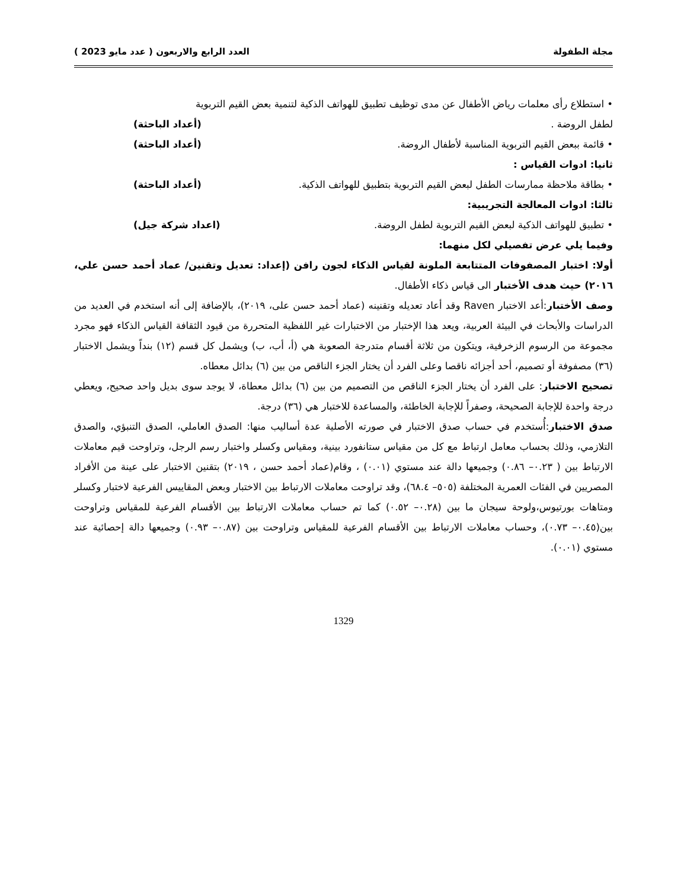مجلة الطفولة العدد الرابع والاربعون ( عدد مايو 2023 )
• استطلاع رأى معلمات رياض الأطفال عن مدى توظيف تطبيق للهواتف الذكية لتنمية بعض القيم التربوية
لطفل الروضة . (أعداد الباحثة)
• قائمة ببعض القيم التربوية المناسبة لأطفال الروضة. (أعداد الباحثة)
ثانيا: ادوات القياس :
• بطاقة ملاحظة ممارسات الطفل لبعض القيم التربوية بتطبيق للهواتف الذكية. (أعداد الباحثة)
ثالثا: ادوات المعالجة التجريبية:
• تطبيق للهواتف الذكية لبعض القيم التربوية لطفل الروضة. (اعداد شركة جيل)
وفيما يلي عرض تفصيلي لكل منهما:
أولا: اختبار المصفوفات المتتابعة الملونة لقياس الذكاء لجون رافن (إعداد: تعديل وتقنين/ عماد أحمد حسن علي، ٢٠١٦) حيث هدف الأختبار الى قياس ذكاء الأطفال.
وصف الأختبار:أعد الاختبار Raven وقد أعاد تعديله وتقنينه (عماد أحمد حسن على، ٢٠١٩)، بالإضافة إلى أنه استخدم في العديد من الدراسات والأبحاث في البيئة العربية، ويعد هذا الإختبار من الاختبارات غير اللفظية المتحررة من قيود الثقافة القياس الذكاء فهو مجرد مجموعة من الرسوم الزخرفية، ويتكون من ثلاثة أقسام متدرجة الصعوبة هي (أ، أب، ب) ويشمل كل قسم (١٢) بنداً ويشمل الاختبار (٣٦) مصفوفة أو تصميم، أحد أجزائه ناقصا وعلى الفرد أن يختار الجزء الناقص من بين (٦) بدائل معطاه.
تصحيح الاختبار: على الفرد أن يختار الجزء الناقص من التصميم من بين (٦) بدائل معطاة، لا يوجد سوى بديل واحد صحيح، ويعطي درجة واحدة للإجابة الصحيحة، وصفراً للإجابة الخاطئة، والمساعدة للاختبار هي (٣٦) درجة.
صدق الاختبار:أُستخدم في حساب صدق الاختبار في صورته الأصلية عدة أساليب منها: الصدق العاملي، الصدق التنبؤي، والصدق التلازمي، وذلك بحساب معامل ارتباط مع كل من مقياس ستانفورد بينية، ومقياس وكسلر واختبار رسم الرجل، وتراوحت قيم معاملات الارتباط بين ( ٠.٢٣– ٠.٨٦) وجميعها دالة عند مستوي (٠.٠١) ، وقام(عماد أحمد حسن ، ٢٠١٩) بتقنين الاختبار على عينة من الأفراد المصريين في الفئات العمرية المختلفة (٥٠٥– ٦٨.٤)، وقد تراوحت معاملات الارتباط بين الاختبار وبعض المقاييس الفرعية لاختبار وكسلر ومتاهات بورتيوس،ولوحة سيجان ما بين (٠.٢٨– ٠.٥٢) كما تم حساب معاملات الارتباط بين الأقسام الفرعية للمقياس وتراوحت بين(٠.٤٥– ٠.٧٣)، وحساب معاملات الارتباط بين الأقسام الفرعية للمقياس وتراوحت بين (٠.٨٧– ٠.٩٣) وجميعها دالة إحصائية عند مستوي (٠.٠١).
1329